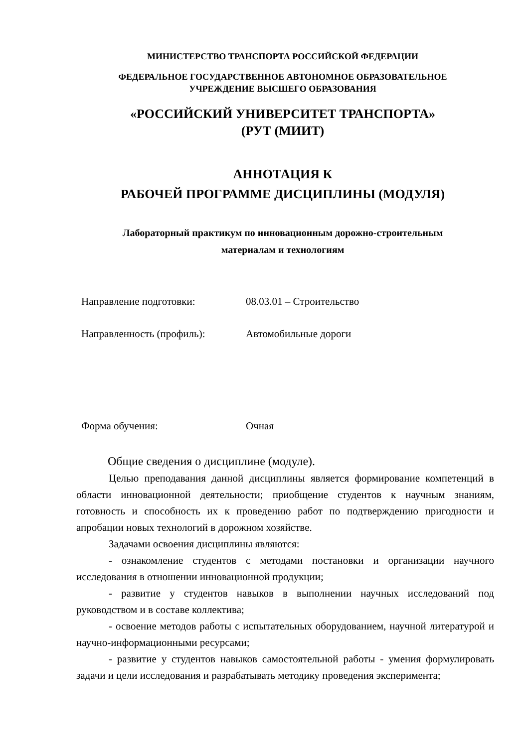МИНИСТЕРСТВО ТРАНСПОРТА РОССИЙСКОЙ ФЕДЕРАЦИИ
ФЕДЕРАЛЬНОЕ ГОСУДАРСТВЕННОЕ АВТОНОМНОЕ ОБРАЗОВАТЕЛЬНОЕ
УЧРЕЖДЕНИЕ ВЫСШЕГО ОБРАЗОВАНИЯ
«РОССИЙСКИЙ УНИВЕРСИТЕТ ТРАНСПОРТА»
(РУТ (МИИТ)
АННОТАЦИЯ К
РАБОЧЕЙ ПРОГРАММЕ ДИСЦИПЛИНЫ (МОДУЛЯ)
Лабораторный практикум по инновационным дорожно-строительным
материалам и технологиям
Направление подготовки: 08.03.01 – Строительство
Направленность (профиль): Автомобильные дороги
Форма обучения: Очная
Общие сведения о дисциплине (модуле).
Целью преподавания данной дисциплины является формирование компетенций в области инновационной деятельности; приобщение студентов к научным знаниям, готовность и способность их к проведению работ по подтверждению пригодности и апробации новых технологий в дорожном хозяйстве.
Задачами освоения дисциплины являются:
- ознакомление студентов с методами постановки и организации научного исследования в отношении инновационной продукции;
- развитие у студентов навыков в выполнении научных исследований под руководством и в составе коллектива;
- освоение методов работы с испытательных оборудованием, научной литературой и научно-информационными ресурсами;
- развитие у студентов навыков самостоятельной работы - умения формулировать задачи и цели исследования и разрабатывать методику проведения эксперимента;